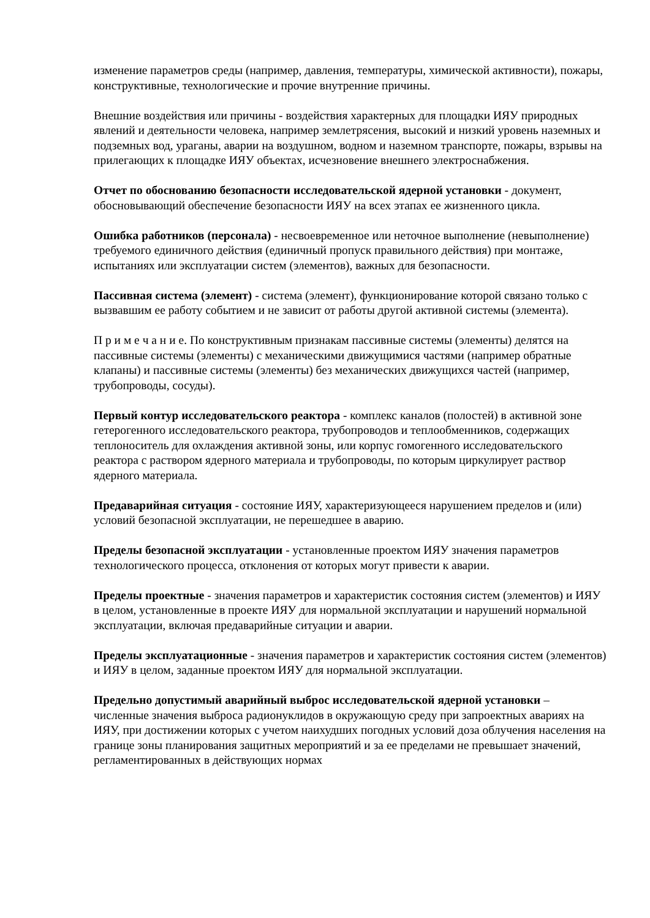изменение параметров среды (например, давления, температуры, химической активности), пожары, конструктивные, технологические и прочие внутренние причины.
Внешние воздействия или причины - воздействия характерных для площадки ИЯУ природных явлений и деятельности человека, например землетрясения, высокий и низкий уровень наземных и подземных вод, ураганы, аварии на воздушном, водном и наземном транспорте, пожары, взрывы на прилегающих к площадке ИЯУ объектах, исчезновение внешнего электроснабжения.
Отчет по обоснованию безопасности исследовательской ядерной установки - документ, обосновывающий обеспечение безопасности ИЯУ на всех этапах ее жизненного цикла.
Ошибка работников (персонала) - несвоевременное или неточное выполнение (невыполнение) требуемого единичного действия (единичный пропуск правильного действия) при монтаже, испытаниях или эксплуатации систем (элементов), важных для безопасности.
Пассивная система (элемент) - система (элемент), функционирование которой связано только с вызвавшим ее работу событием и не зависит от работы другой активной системы (элемента).
П р и м е ч а н и е. По конструктивным признакам пассивные системы (элементы) делятся на пассивные системы (элементы) с механическими движущимися частями (например обратные клапаны) и пассивные системы (элементы) без механических движущихся частей (например, трубопроводы, сосуды).
Первый контур исследовательского реактора - комплекс каналов (полостей) в активной зоне гетерогенного исследовательского реактора, трубопроводов и теплообменников, содержащих теплоноситель для охлаждения активной зоны, или корпус гомогенного исследовательского реактора с раствором ядерного материала и трубопроводы, по которым циркулирует раствор ядерного материала.
Предаварийная ситуация - состояние ИЯУ, характеризующееся нарушением пределов и (или) условий безопасной эксплуатации, не перешедшее в аварию.
Пределы безопасной эксплуатации - установленные проектом ИЯУ значения параметров технологического процесса, отклонения от которых могут привести к аварии.
Пределы проектные - значения параметров и характеристик состояния систем (элементов) и ИЯУ в целом, установленные в проекте ИЯУ для нормальной эксплуатации и нарушений нормальной эксплуатации, включая предаварийные ситуации и аварии.
Пределы эксплуатационные - значения параметров и характеристик состояния систем (элементов) и ИЯУ в целом, заданные проектом ИЯУ для нормальной эксплуатации.
Предельно допустимый аварийный выброс исследовательской ядерной установки – численные значения выброса радионуклидов в окружающую среду при запроектных авариях на ИЯУ, при достижении которых с учетом наихудших погодных условий доза облучения населения на границе зоны планирования защитных мероприятий и за ее пределами не превышает значений, регламентированных в действующих нормах